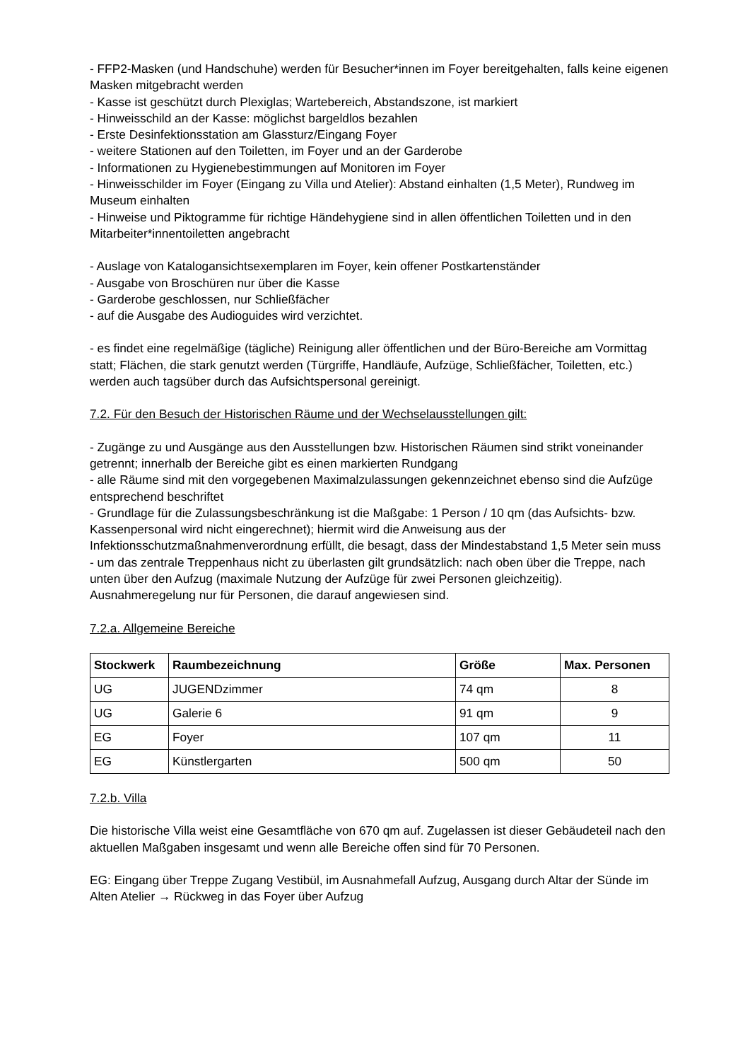- FFP2-Masken (und Handschuhe) werden für Besucher*innen im Foyer bereitgehalten, falls keine eigenen Masken mitgebracht werden
- Kasse ist geschützt durch Plexiglas; Wartebereich, Abstandszone, ist markiert
- Hinweisschild an der Kasse: möglichst bargeldlos bezahlen
- Erste Desinfektionsstation am Glassturz/Eingang Foyer
- weitere Stationen auf den Toiletten, im Foyer und an der Garderobe
- Informationen zu Hygienebestimmungen auf Monitoren im Foyer
- Hinweisschilder im Foyer (Eingang zu Villa und Atelier): Abstand einhalten (1,5 Meter), Rundweg im Museum einhalten
- Hinweise und Piktogramme für richtige Händehygiene sind in allen öffentlichen Toiletten und in den Mitarbeiter*innentoiletten angebracht
- Auslage von Katalogansichtsexemplaren im Foyer, kein offener Postkartenständer
- Ausgabe von Broschüren nur über die Kasse
- Garderobe geschlossen, nur Schließfächer
- auf die Ausgabe des Audioguides wird verzichtet.
- es findet eine regelmäßige (tägliche) Reinigung aller öffentlichen und der Büro-Bereiche am Vormittag statt; Flächen, die stark genutzt werden (Türgriffe, Handläufe, Aufzüge, Schließfächer, Toiletten, etc.) werden auch tagsüber durch das Aufsichtspersonal gereinigt.
7.2. Für den Besuch der Historischen Räume und der Wechselausstellungen gilt:
- Zugänge zu und Ausgänge aus den Ausstellungen bzw. Historischen Räumen sind strikt voneinander getrennt; innerhalb der Bereiche gibt es einen markierten Rundgang
- alle Räume sind mit den vorgegebenen Maximalzulassungen gekennzeichnet ebenso sind die Aufzüge entsprechend beschriftet
- Grundlage für die Zulassungsbeschränkung ist die Maßgabe: 1 Person / 10 qm (das Aufsichts- bzw. Kassenpersonal wird nicht eingerechnet); hiermit wird die Anweisung aus der Infektionsschutzmaßnahmenverordnung erfüllt, die besagt, dass der Mindestabstand 1,5 Meter sein muss
- um das zentrale Treppenhaus nicht zu überlasten gilt grundsätzlich: nach oben über die Treppe, nach unten über den Aufzug (maximale Nutzung der Aufzüge für zwei Personen gleichzeitig). Ausnahmeregelung nur für Personen, die darauf angewiesen sind.
7.2.a. Allgemeine Bereiche
| Stockwerk | Raumbezeichnung | Größe | Max. Personen |
| --- | --- | --- | --- |
| UG | JUGENDzimmer | 74 qm | 8 |
| UG | Galerie 6 | 91 qm | 9 |
| EG | Foyer | 107 qm | 11 |
| EG | Künstlergarten | 500 qm | 50 |
7.2.b. Villa
Die historische Villa weist eine Gesamtfläche von 670 qm auf. Zugelassen ist dieser Gebäudeteil nach den aktuellen Maßgaben insgesamt und wenn alle Bereiche offen sind für 70 Personen.
EG: Eingang über Treppe Zugang Vestibül, im Ausnahmefall Aufzug, Ausgang durch Altar der Sünde im Alten Atelier → Rückweg in das Foyer über Aufzug